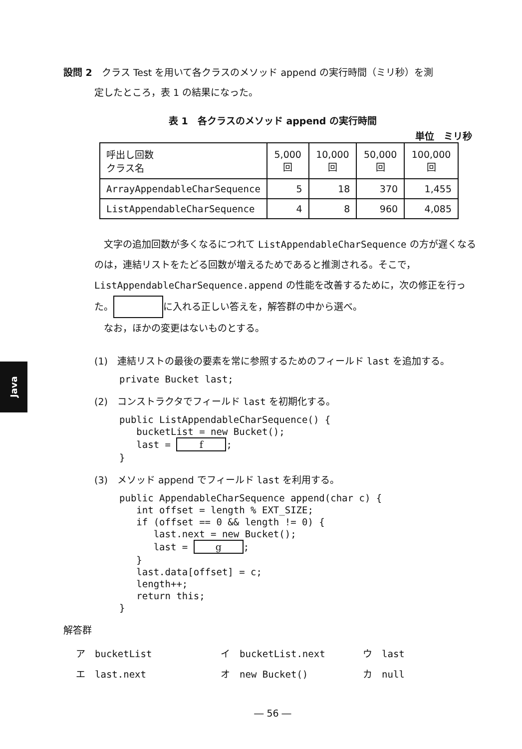Java
設問 2　クラス Test を用いて各クラスのメソッド append の実行時間（ミリ秒）を測
定したところ，表 1 の結果になった。
表 1　各クラスのメソッド append の実行時間
単位　ミリ秒
| 呼出し回数 クラス名 | 5,000 回 | 10,000 回 | 50,000 回 | 100,000 回 |
| --- | --- | --- | --- | --- |
| ArrayAppendableCharSequence | 5 | 18 | 370 | 1,455 |
| ListAppendableCharSequence | 4 | 8 | 960 | 4,085 |
　文字の追加回数が多くなるにつれて ListAppendableCharSequence の方が遅くなるのは，連結リストをたどる回数が増えるためであると推測される。そこで，ListAppendableCharSequence.append の性能を改善するために，次の修正を行った。 に入れる正しい答えを，解答群の中から選べ。
　なお，ほかの変更はないものとする。
(1)　連結リストの最後の要素を常に参照するためのフィールド last を追加する。
private Bucket last;
(2)　コンストラクタでフィールド last を初期化する。
public ListAppendableCharSequence() {
   bucketList = new Bucket();
   last = f;
}
(3)　メソッド append でフィールド last を利用する。
public AppendableCharSequence append(char c) {
   int offset = length % EXT_SIZE;
   if (offset == 0 && length != 0) {
      last.next = new Bucket();
      last = g;
   }
   last.data[offset] = c;
   length++;
   return this;
}
解答群
ア　bucketList
イ　bucketList.next
ウ　last
エ　last.next
オ　new Bucket()
カ　null
― 56 ―